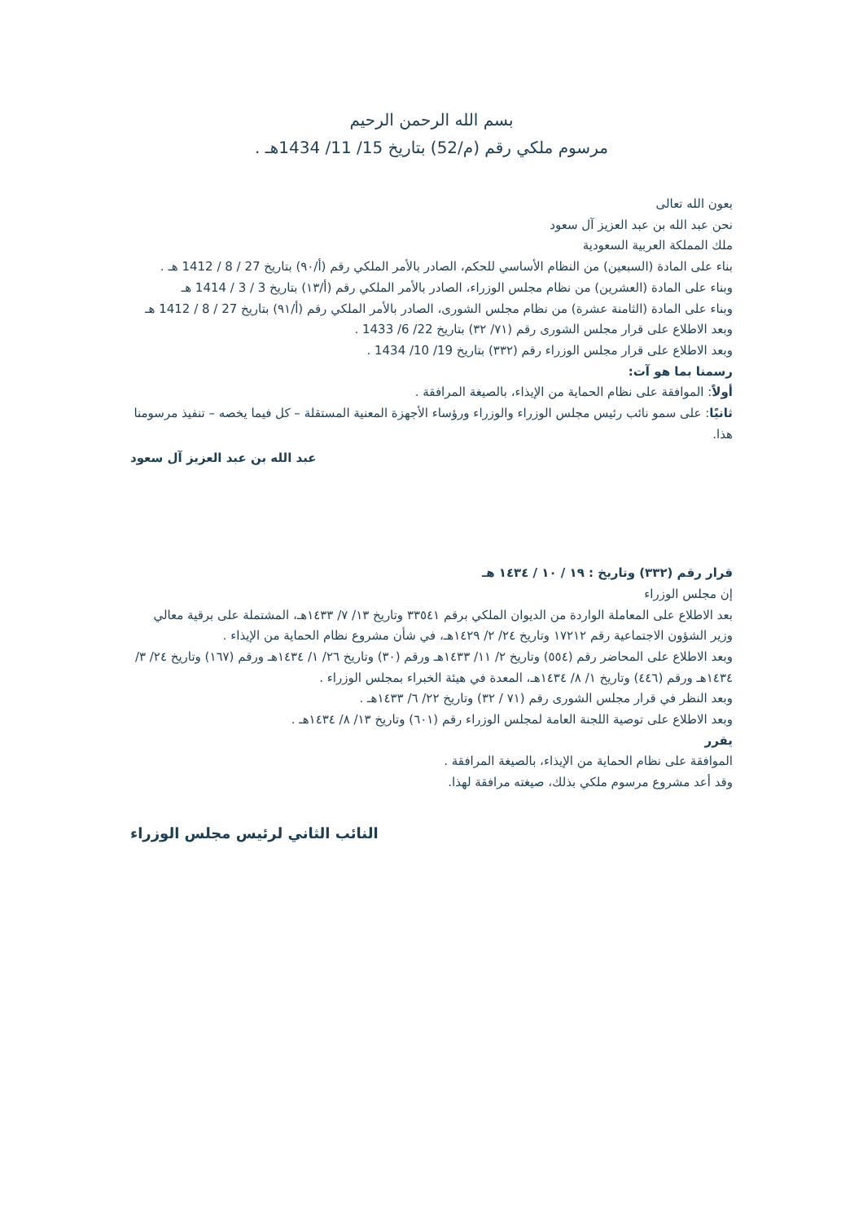بسم الله الرحمن الرحيم
مرسوم ملكي رقم (م/52) بتاريخ 15/ 11/ 1434هـ .
بعون الله تعالى
نحن عبد الله بن عبد العزيز آل سعود
ملك المملكة العربية السعودية
بناء على المادة (السبعين) من النظام الأساسي للحكم، الصادر بالأمر الملكي رقم (أ/٩٠) بتاريخ 27 / 8 / 1412 هـ .
وبناء على المادة (العشرين) من نظام مجلس الوزراء، الصادر بالأمر الملكي رقم (أ/١٣) بتاريخ 3 / 3 / 1414 هـ
وبناء على المادة (الثامنة عشرة) من نظام مجلس الشورى، الصادر بالأمر الملكي رقم (أ/٩١) بتاريخ 27 / 8 / 1412 هـ
وبعد الاطلاع على قرار مجلس الشورى رقم (٧١/ ٣٢) بتاريخ 22/ 6/ 1433 .
وبعد الاطلاع على قرار مجلس الوزراء رقم (٣٣٢) بتاريخ 19/ 10/ 1434 .
رسمنا بما هو آت:
أولاً: الموافقة على نظام الحماية من الإيذاء، بالصيغة المرافقة .
ثانيًا: على سمو نائب رئيس مجلس الوزراء والوزراء ورؤساء الأجهزة المعنية المستقلة – كل فيما يخصه – تنفيذ مرسومنا هذا.
عبد الله بن عبد العزيز آل سعود
قرار رقم (٣٣٢) وتاريخ : ١٩ / ١٠ / ١٤٣٤ هـ
إن مجلس الوزراء
بعد الاطلاع على المعاملة الواردة من الديوان الملكي برقم ٣٣٥٤١ وتاريخ ١٣/ ٧/ ١٤٣٣هـ، المشتملة على برقية معالي وزير الشؤون الاجتماعية رقم ١٧٢١٢ وتاريخ ٢٤/ ٢/ ١٤٢٩هـ، في شأن مشروع نظام الحماية من الإيذاء .
وبعد الاطلاع على المحاضر رقم (٥٥٤) وتاريخ ٢/ ١١/ ١٤٣٣هـ ورقم (٣٠) وتاريخ ٢٦/ ١/ ١٤٣٤هـ ورقم (١٦٧) وتاريخ ٢٤/ ٣/ ١٤٣٤هـ ورقم (٤٤٦) وتاريخ ١/ ٨/ ١٤٣٤هـ، المعدة في هيئة الخبراء بمجلس الوزراء .
وبعد النظر في قرار مجلس الشورى رقم (٧١ / ٣٢) وتاريخ ٢٢/ ٦/ ١٤٣٣هـ .
وبعد الاطلاع على توصية اللجنة العامة لمجلس الوزراء رقم (٦٠١) وتاريخ ١٣/ ٨/ ١٤٣٤هـ .
يقرر
الموافقة على نظام الحماية من الإيذاء، بالصيغة المرافقة .
وقد أعد مشروع مرسوم ملكي بذلك، صيغته مرافقة لهذا.
النائب الثاني لرئيس مجلس الوزراء